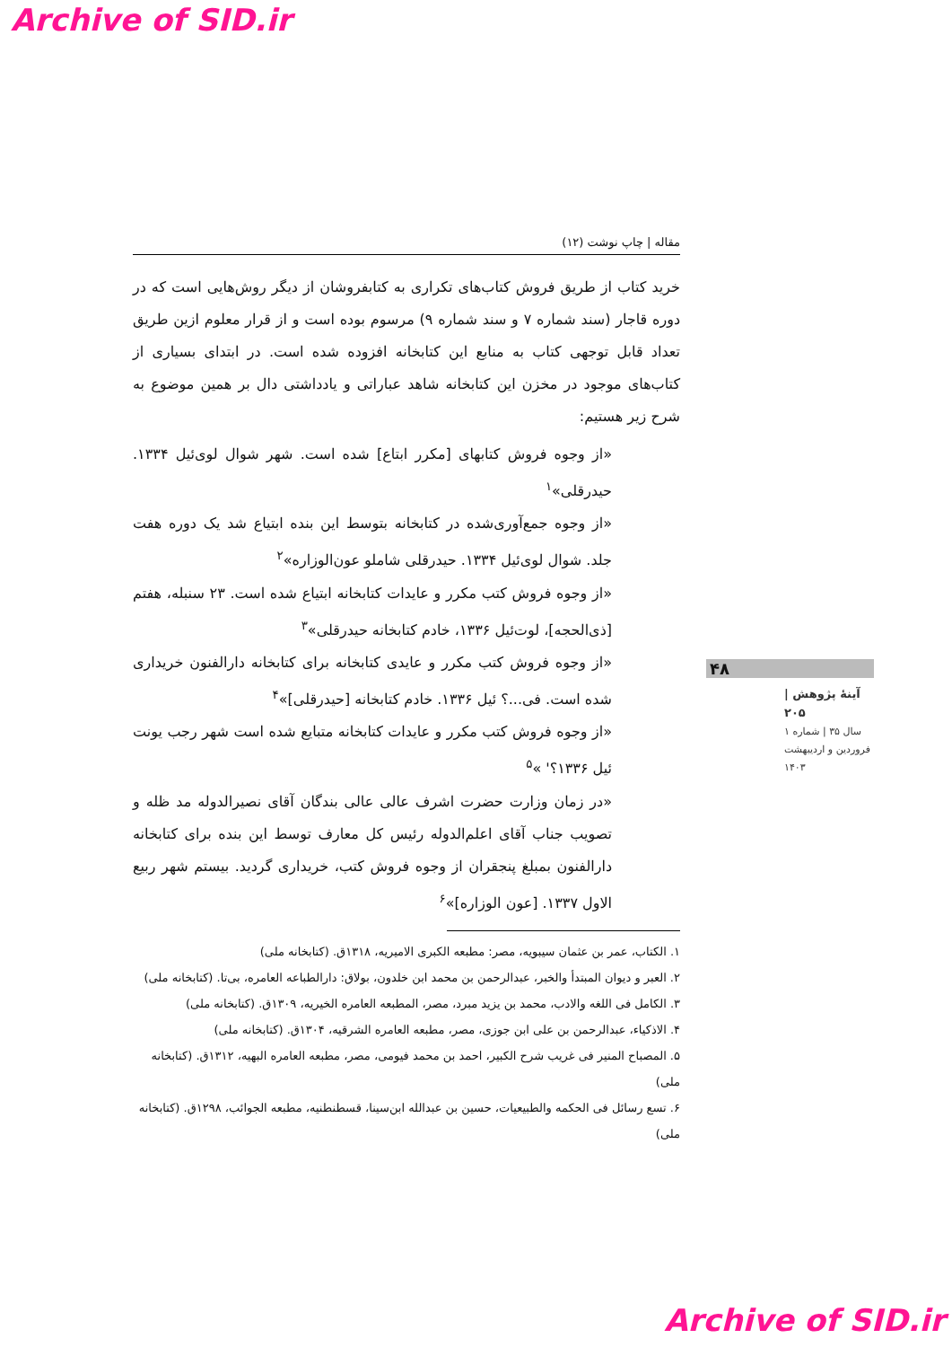Archive of SID.ir
مقاله | چاپ نوشت (۱۲)
خرید کتاب از طریق فروش کتاب‌های تکراری به کتابفروشان از دیگر روش‌هایی است که در دوره قاجار (سند شماره ۷ و سند شماره ۹) مرسوم بوده است و از قرار معلوم ازین طریق تعداد قابل توجهی کتاب به منابع این کتابخانه افزوده شده است. در ابتدای بسیاری از کتاب‌های موجود در مخزن این کتابخانه شاهد عباراتی و یادداشتی دال بر همین موضوع به شرح زیر هستیم:
«از وجوه فروش کتابهای [مکرر ابتاع] شده است. شهر شوال لوی‌ئیل ۱۳۳۴. حیدرقلی»<sup>۱</sup>
«از وجوه جمع‌آوری‌شده در کتابخانه بتوسط این بنده ابتیاع شد یک دوره هفت جلد. شوال لوی‌ئیل ۱۳۳۴. حیدرقلی شاملو عون‌الوزاره»<sup>۲</sup>
«از وجوه فروش کتب مکرر و عایدات کتابخانه ابتیاع شده است. ۲۳ سنبله، هفتم [ذی‌الحجه]، لوت‌ئیل ۱۳۳۶، خادم کتابخانه حیدرقلی»<sup>۳</sup>
«از وجوه فروش کتب مکرر و عایدی کتابخانه برای کتابخانه دارالفنون خریداری شده است. فی...؟ ئیل ۱۳۳۶. خادم کتابخانه [حیدرقلی]»<sup>۴</sup>
«از وجوه فروش کتب مکرر و عایدات کتابخانه متبایع شده است شهر رجب یونت ئیل ۱۳۳۶؟' »<sup>۵</sup>
«در زمان وزارت حضرت اشرف عالی عالی بندگان آقای نصیرالدوله مد ظله و تصویب جناب آقای اعلم‌الدوله رئیس کل معارف توسط این بنده برای کتابخانه دارالفنون بمبلغ پنجقران از وجوه فروش کتب، خریداری گردید. بیستم شهر ربیع الاول ۱۳۳۷. [عون الوزاره]»<sup>۶</sup>
۱. الکتاب، عمر بن عثمان سیبویه، مصر: مطبعه الکبری الامیریه، ۱۳۱۸ق. (کتابخانه ملی)
۲. العبر و دیوان المبتدأ والخبر، عبدالرحمن بن محمد ابن خلدون، بولاق: دارالطباعه العامره، بی‌تا. (کتابخانه ملی)
۳. الکامل فی اللغه والادب، محمد بن یزید مبرد، مصر، المطبعه العامره الخیریه، ۱۳۰۹ق. (کتابخانه ملی)
۴. الاذکیاء، عبدالرحمن بن علی ابن جوزی، مصر، مطبعه العامره الشرقیه، ۱۳۰۴ق. (کتابخانه ملی)
۵. المصباح المنیر فی غریب شرح الکبیر، احمد بن محمد فیومی، مصر، مطبعه العامره البهیه، ۱۳۱۲ق. (کتابخانه ملی)
۶. تسع رسائل فی الحکمه والطبیعیات، حسین بن عبدالله ابن‌سینا، قسطنطنیه، مطبعه الجوائب، ۱۲۹۸ق. (کتابخانه ملی)
۴۸
آینهٔ پژوهش | ۲۰۵
سال ۳۵ | شماره ۱
فروردین و اردیبهشت ۱۴۰۳
Archive of SID.ir